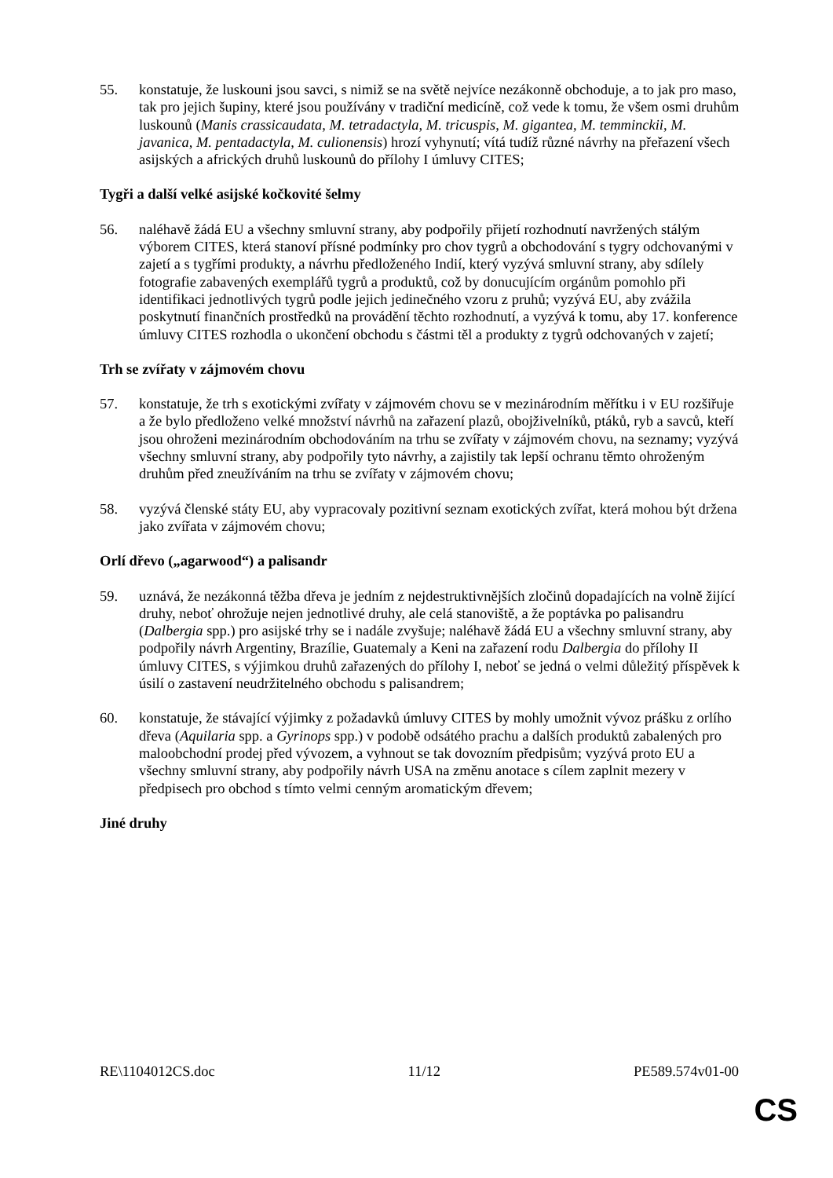55. konstatuje, že luskouni jsou savci, s nimiž se na světě nejvíce nezákonně obchoduje, a to jak pro maso, tak pro jejich šupiny, které jsou používány v tradiční medicíně, což vede k tomu, že všem osmi druhům luskounů (Manis crassicaudata, M. tetradactyla, M. tricuspis, M. gigantea, M. temminckii, M. javanica, M. pentadactyla, M. culionensis) hrozí vyhynutí; vítá tudíž různé návrhy na přeřazení všech asijských a afrických druhů luskounů do přílohy I úmluvy CITES;
Tygři a další velké asijské kočkovité šelmy
56. naléhavě žádá EU a všechny smluvní strany, aby podpořily přijetí rozhodnutí navržených stálým výborem CITES, která stanoví přísné podmínky pro chov tygrů a obchodování s tygry odchovanými v zajetí a s tygřími produkty, a návrhu předloženého Indií, který vyzývá smluvní strany, aby sdílely fotografie zabavených exemplářů tygrů a produktů, což by donucujícím orgánům pomohlo při identifikaci jednotlivých tygrů podle jejich jedinečného vzoru z pruhů; vyzývá EU, aby zvážila poskytnutí finančních prostředků na provádění těchto rozhodnutí, a vyzývá k tomu, aby 17. konference úmluvy CITES rozhodla o ukončení obchodu s částmi těl a produkty z tygrů odchovaných v zajetí;
Trh se zvířaty v zájmovém chovu
57. konstatuje, že trh s exotickými zvířaty v zájmovém chovu se v mezinárodním měřítku i v EU rozšiřuje a že bylo předloženo velké množství návrhů na zařazení plazů, obojživelníků, ptáků, ryb a savců, kteří jsou ohroženi mezinárodním obchodováním na trhu se zvířaty v zájmovém chovu, na seznamy; vyzývá všechny smluvní strany, aby podpořily tyto návrhy, a zajistily tak lepší ochranu těmto ohroženým druhům před zneužíváním na trhu se zvířaty v zájmovém chovu;
58. vyzývá členské státy EU, aby vypracovaly pozitivní seznam exotických zvířat, která mohou být držena jako zvířata v zájmovém chovu;
Orlí dřevo („agarwood“) a palisandr
59. uznává, že nezákonná těžba dřeva je jedním z nejdestruktivnějších zločinů dopadajících na volně žijící druhy, neboť ohrožuje nejen jednotlivé druhy, ale celá stanoviště, a že poptávka po palisandru (Dalbergia spp.) pro asijské trhy se i nadále zvyšuje; naléhavě žádá EU a všechny smluvní strany, aby podpořily návrh Argentiny, Brazílie, Guatemaly a Keni na zařazení rodu Dalbergia do přílohy II úmluvy CITES, s výjimkou druhů zařazených do přílohy I, neboť se jedná o velmi důležitý příspěvek k úsilí o zastavení neudržitelného obchodu s palisandrem;
60. konstatuje, že stávající výjimky z požadavků úmluvy CITES by mohly umožnit vývoz prášku z orlího dřeva (Aquilaria spp. a Gyrinops spp.) v podobě odsátého prachu a dalších produktů zabalených pro maloobchodní prodej před vývozem, a vyhnout se tak dovozním předpisům; vyzývá proto EU a všechny smluvní strany, aby podpořily návrh USA na změnu anotace s cílem zaplnit mezery v předpisech pro obchod s tímto velmi cenným aromatickým dřevem;
Jiné druhy
RE\1104012CS.doc 11/12 PE589.574v01-00
CS